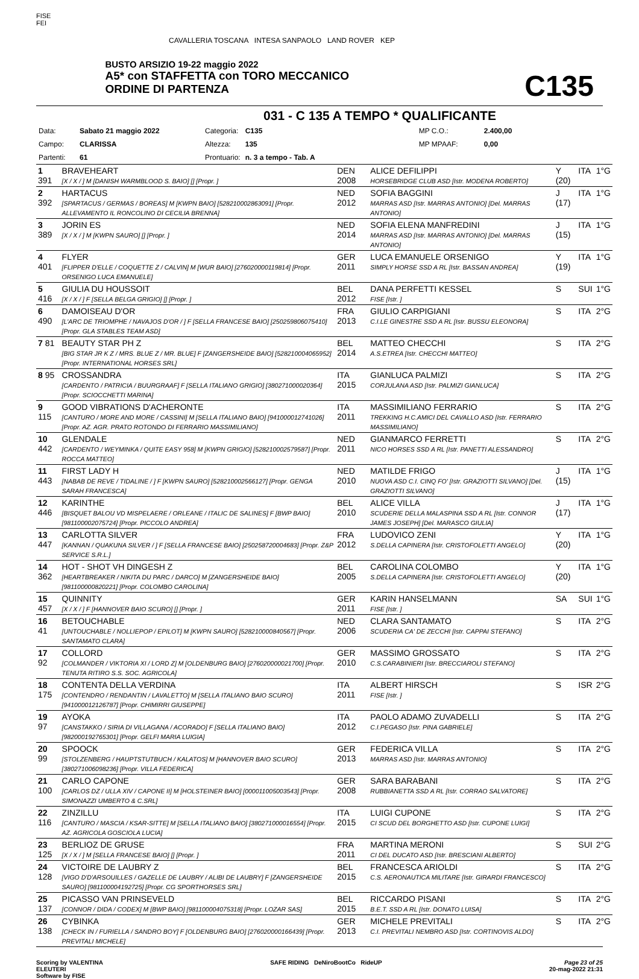FISE
FEI
CAVALLERIA TOSCANA INTESA SANPAOLO LAND ROVER KEP
BUSTO ARSIZIO 19-22 maggio 2022
A5* con STAFFETTA con TORO MECCANICO
ORDINE DI PARTENZA
C135
031 - C 135 A TEMPO * QUALIFICANTE
| Data: | Sabato 21 maggio 2022 | Categoria: | C135 | MP C.O.: | 2.400,00 |
| Campo: | CLARISSA | Altezza: | 135 | MP MPAAF: | 0,00 |
| Partenti: | 61 | Prontuario: | n. 3 a tempo - Tab. A | | |
| 1 391 | BRAVEHEART [X / X / ] M [DANISH WARMBLOOD S. BAIO] [] [Propr. ] | DEN 2008 | ALICE DEFILIPPI HORSEBRIDGE CLUB ASD [Istr. MODENA ROBERTO] | Y (20) | ITA | 1°G |
| 2 392 | HARTACUS [SPARTACUS / GERMAS / BOREAS] M [KWPN BAIO] [528210002863091] [Propr. ALLEVAMENTO IL RONCOLINO DI CECILIA BRENNA] | NED 2012 | SOFIA BAGGINI MARRAS ASD [Istr. MARRAS ANTONIO] [Del. MARRAS ANTONIO] | J (17) | ITA | 1°G |
| 3 389 | JORIN ES [X / X / ] M [KWPN SAURO] [] [Propr. ] | NED 2014 | SOFIA ELENA MANFREDINI MARRAS ASD [Istr. MARRAS ANTONIO] [Del. MARRAS ANTONIO] | J (15) | ITA | 1°G |
| 4 401 | FLYER [FLIPPER D'ELLE / COQUETTE Z / CALVIN] M [WUR BAIO] [276020000119814] [Propr. ORSENIGO LUCA EMANUELE] | GER 2011 | LUCA EMANUELE ORSENIGO SIMPLY HORSE SSD A RL [Istr. BASSAN ANDREA] | Y (19) | ITA | 1°G |
| 5 416 | GIULIA DU HOUSSOIT [X / X / ] F [SELLA BELGA GRIGIO] [] [Propr. ] | BEL 2012 | DANA PERFETTI KESSEL FISE [Istr. ] | S | SUI | 1°G |
| 6 490 | DAMOISEAU D'OR [L'ARC DE TRIOMPHE / NAVAJOS D'OR / ] F [SELLA FRANCESE BAIO] [250259806075410] [Propr. GLA STABLES TEAM ASD] | FRA 2013 | GIULIO CARPIGIANI C.I.LE GINESTRE SSD A RL [Istr. BUSSU ELEONORA] | S | ITA | 2°G |
| 7 81 | BEAUTY STAR PH Z [BIG STAR JR K Z / MRS. BLUE Z / MR. BLUE] F [ZANGERSHEIDE BAIO] [528210004065952] [Propr. INTERNATIONAL HORSES SRL] | BEL 2014 | MATTEO CHECCHI A.S.ETREA [Istr. CHECCHI MATTEO] | S | ITA | 2°G |
| 8 95 | CROSSANDRA [CARDENTO / PATRICIA / BUURGRAAF] F [SELLA ITALIANO GRIGIO] [380271000020364] [Propr. SCIOCCHETTI MARINA] | ITA 2015 | GIANLUCA PALMIZI CORJULANA ASD [Istr. PALMIZI GIANLUCA] | S | ITA | 2°G |
| 9 115 | GOOD VIBRATIONS D'ACHERONTE [CANTURO / MORE AND MORE / CASSINI] M [SELLA ITALIANO BAIO] [941000012741026] [Propr. AZ. AGR. PRATO ROTONDO DI FERRARIO MASSIMILIANO] | ITA 2011 | MASSIMILIANO FERRARIO TREKKING H.C.AMICI DEL CAVALLO ASD [Istr. FERRARIO MASSIMILIANO] | S | ITA | 2°G |
| 10 442 | GLENDALE [CARDENTO / WEYMINKA / QUITE EASY 958] M [KWPN GRIGIO] [528210002579587] [Propr. ROCCA MATTEO] | NED 2011 | GIANMARCO FERRETTI NICO HORSES SSD A RL [Istr. PANETTI ALESSANDRO] | S | ITA | 2°G |
| 11 443 | FIRST LADY H [NABAB DE REVE / TIDALINE / ] F [KWPN SAURO] [528210002566127] [Propr. GENGA SARAH FRANCESCA] | NED 2010 | MATILDE FRIGO NUOVA ASD C.I. CINQ FO' [Istr. GRAZIOTTI SILVANO] [Del. GRAZIOTTI SILVANO] | J (15) | ITA | 1°G |
| 12 446 | KARINTHE [BISQUET BALOU VD MISPELAERE / ORLEANE / ITALIC DE SALINES] F [BWP BAIO] [981100002075724] [Propr. PICCOLO ANDREA] | BEL 2010 | ALICE VILLA SCUDERIE DELLA MALASPINA SSD A RL [Istr. CONNOR JAMES JOSEPH] [Del. MARASCO GIULIA] | J (17) | ITA | 1°G |
| 13 447 | CARLOTTA SILVER [KANNAN / QUAKUNA SILVER / ] F [SELLA FRANCESE BAIO] [250258720004683] [Propr. Z&P SERVICE S.R.L.] | FRA 2012 | LUDOVICO ZENI S.DELLA CAPINERA [Istr. CRISTOFOLETTI ANGELO] | Y (20) | ITA | 1°G |
| 14 362 | HOT - SHOT VH DINGESH Z [HEARTBREAKER / NIKITA DU PARC / DARCO] M [ZANGERSHEIDE BAIO] [981100000820221] [Propr. COLOMBO CAROLINA] | BEL 2005 | CAROLINA COLOMBO S.DELLA CAPINERA [Istr. CRISTOFOLETTI ANGELO] | Y (20) | ITA | 1°G |
| 15 457 | QUINNITY [X / X / ] F [HANNOVER BAIO SCURO] [] [Propr. ] | GER 2011 | KARIN HANSELMANN FISE [Istr. ] | SA | SUI | 1°G |
| 16 41 | BETOUCHABLE [UNTOUCHABLE / NOLLIEPOP / EPILOT] M [KWPN SAURO] [528210000840567] [Propr. SANTAMATO CLARA] | NED 2006 | CLARA SANTAMATO SCUDERIA CA' DE ZECCHI [Istr. CAPPAI STEFANO] | S | ITA | 2°G |
| 17 92 | COLLORD [COLMANDER / VIKTORIA XI / LORD Z] M [OLDENBURG BAIO] [276020000021700] [Propr. TENUTA RITIRO S.S. SOC. AGRICOLA] | GER 2010 | MASSIMO GROSSATO C.S.CARABINIERI [Istr. BRECCIAROLI STEFANO] | S | ITA | 2°G |
| 18 175 | CONTENTA DELLA VERDINA [CONTENDRO / RENDANTIN / LAVALETTO] M [SELLA ITALIANO BAIO SCURO] [941000012126787] [Propr. CHIMIRRI GIUSEPPE] | ITA 2011 | ALBERT HIRSCH FISE [Istr. ] | S | ISR | 2°G |
| 19 97 | AYOKA [CANSTAKKO / SIRIA DI VILLAGANA / ACORADO] F [SELLA ITALIANO BAIO] [982000192765301] [Propr. GELFI MARIA LUIGIA] | ITA 2012 | PAOLO ADAMO ZUVADELLI C.I.PEGASO [Istr. PINA GABRIELE] | S | ITA | 2°G |
| 20 99 | SPOOCK [STOLZENBERG / HAUPTSTUTBUCH / KALATOS] M [HANNOVER BAIO SCURO] [380271006098236] [Propr. VILLA FEDERICA] | GER 2013 | FEDERICA VILLA MARRAS ASD [Istr. MARRAS ANTONIO] | S | ITA | 2°G |
| 21 100 | CARLO CAPONE [CARLOS DZ / ULLA XIV / CAPONE II] M [HOLSTEINER BAIO] [000011005003543] [Propr. SIMONAZZI UMBERTO & C.SRL] | GER 2008 | SARA BARABANI RUBBIANETTA SSD A RL [Istr. CORRAO SALVATORE] | S | ITA | 2°G |
| 22 116 | ZINZILLU [CANTURO / MASCIA / KSAR-SITTE] M [SELLA ITALIANO BAIO] [380271000016554] [Propr. AZ. AGRICOLA GOSCIOLA LUCIA] | ITA 2015 | LUIGI CUPONE CI SCUD DEL BORGHETTO ASD [Istr. CUPONE LUIGI] | S | ITA | 2°G |
| 23 125 | BERLIOZ DE GRUSE [X / X / ] M [SELLA FRANCESE BAIO] [] [Propr. ] | FRA 2011 | MARTINA MERONI CI DEL DUCATO ASD [Istr. BRESCIANI ALBERTO] | S | SUI | 2°G |
| 24 128 | VICTOIRE DE LAUBRY Z [VIGO D'D'ARSOUILLES / GAZELLE DE LAUBRY / ALIBI DE LAUBRY] F [ZANGERSHEIDE SAURO] [981100004192725] [Propr. CG SPORTHORSES SRL] | BEL 2015 | FRANCESCA ARIOLDI C.S. AERONAUTICA MILITARE [Istr. GIRARDI FRANCESCO] | S | ITA | 2°G |
| 25 137 | PICASSO VAN PRINSEVELD [CONNOR / DIDA / CODEX] M [BWP BAIO] [981100004075318] [Propr. LOZAR SAS] | BEL 2015 | RICCARDO PISANI B.E.T. SSD A RL [Istr. DONATO LUISA] | S | ITA | 2°G |
| 26 138 | CYBINKA [CHECK IN / FURIELLA / SANDRO BOY] F [OLDENBURG BAIO] [276020000166439] [Propr. PREVITALI MICHELE] | GER 2013 | MICHELE PREVITALI C.I. PREVITALI NEMBRO ASD [Istr. CORTINOVIS ALDO] | S | ITA | 2°G |
Scoring by VALENTINA
ELEUTERI
Software by FISE
SAFE RIDING DeNiroBootCo RideUP
Page 23 of 25
20-mag-2022 21:31